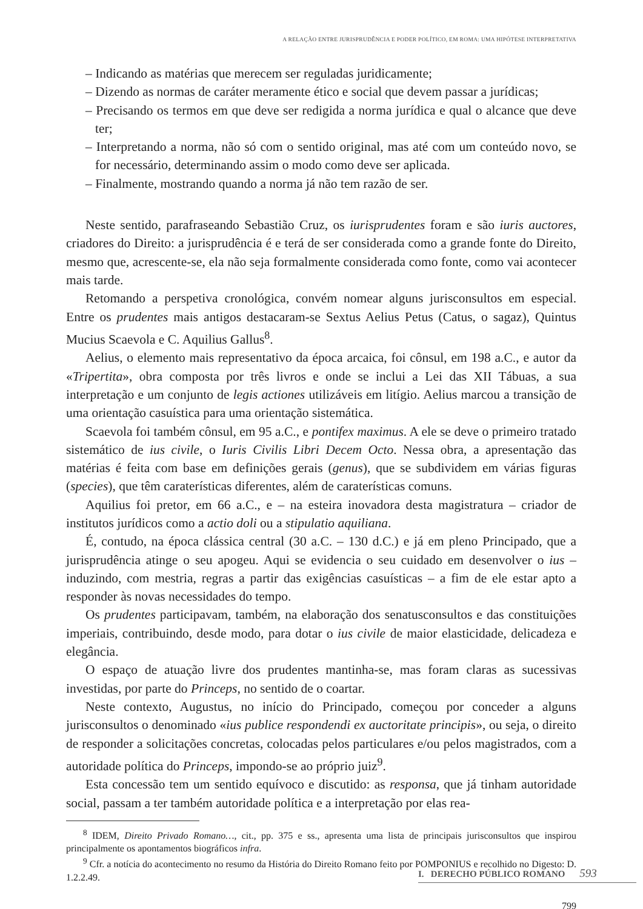A RELAÇÃO ENTRE JURISPRUDÊNCIA E PODER POLÍTICO, EM ROMA: UMA HIPÓTESE INTERPRETATIVA
– Indicando as matérias que merecem ser reguladas juridicamente;
– Dizendo as normas de caráter meramente ético e social que devem passar a jurídicas;
– Precisando os termos em que deve ser redigida a norma jurídica e qual o alcance que deve ter;
– Interpretando a norma, não só com o sentido original, mas até com um conteúdo novo, se for necessário, determinando assim o modo como deve ser aplicada.
– Finalmente, mostrando quando a norma já não tem razão de ser.
Neste sentido, parafraseando Sebastião Cruz, os iurisprudentes foram e são iuris auctores, criadores do Direito: a jurisprudência é e terá de ser considerada como a grande fonte do Direito, mesmo que, acrescente-se, ela não seja formalmente considerada como fonte, como vai acontecer mais tarde.
Retomando a perspetiva cronológica, convém nomear alguns jurisconsultos em especial. Entre os prudentes mais antigos destacaram-se Sextus Aelius Petus (Catus, o sagaz), Quintus Mucius Scaevola e C. Aquilius Gallus<sup>8</sup>.
Aelius, o elemento mais representativo da época arcaica, foi cônsul, em 198 a.C., e autor da «Tripertita», obra composta por três livros e onde se inclui a Lei das XII Tábuas, a sua interpretação e um conjunto de legis actiones utilizáveis em litígio. Aelius marcou a transição de uma orientação casuística para uma orientação sistemática.
Scaevola foi também cônsul, em 95 a.C., e pontifex maximus. A ele se deve o primeiro tratado sistemático de ius civile, o Iuris Civilis Libri Decem Octo. Nessa obra, a apresentação das matérias é feita com base em definições gerais (genus), que se subdividem em várias figuras (species), que têm caraterísticas diferentes, além de caraterísticas comuns.
Aquilius foi pretor, em 66 a.C., e – na esteira inovadora desta magistratura – criador de institutos jurídicos como a actio doli ou a stipulatio aquiliana.
É, contudo, na época clássica central (30 a.C. – 130 d.C.) e já em pleno Principado, que a jurisprudência atinge o seu apogeu. Aqui se evidencia o seu cuidado em desenvolver o ius – induzindo, com mestria, regras a partir das exigências casuísticas – a fim de ele estar apto a responder às novas necessidades do tempo.
Os prudentes participavam, também, na elaboração dos senatusconsultos e das constituições imperiais, contribuindo, desde modo, para dotar o ius civile de maior elasticidade, delicadeza e elegância.
O espaço de atuação livre dos prudentes mantinha-se, mas foram claras as sucessivas investidas, por parte do Princeps, no sentido de o coartar.
Neste contexto, Augustus, no início do Principado, começou por conceder a alguns jurisconsultos o denominado «ius publice respondendi ex auctoritate principis», ou seja, o direito de responder a solicitações concretas, colocadas pelos particulares e/ou pelos magistrados, com a autoridade política do Princeps, impondo-se ao próprio juiz<sup>9</sup>.
Esta concessão tem um sentido equívoco e discutido: as responsa, que já tinham autoridade social, passam a ter também autoridade política e a interpretação por elas rea-
<sup>8</sup> IDEM, Direito Privado Romano…, cit., pp. 375 e ss., apresenta uma lista de principais jurisconsultos que inspirou principalmente os apontamentos biográficos infra.
<sup>9</sup> Cfr. a notícia do acontecimento no resumo da História do Direito Romano feito por POMPONIUS e recolhido no Digesto: D. 1.2.2.49.
799
I. DERECHO PÚBLICO ROMANO 593